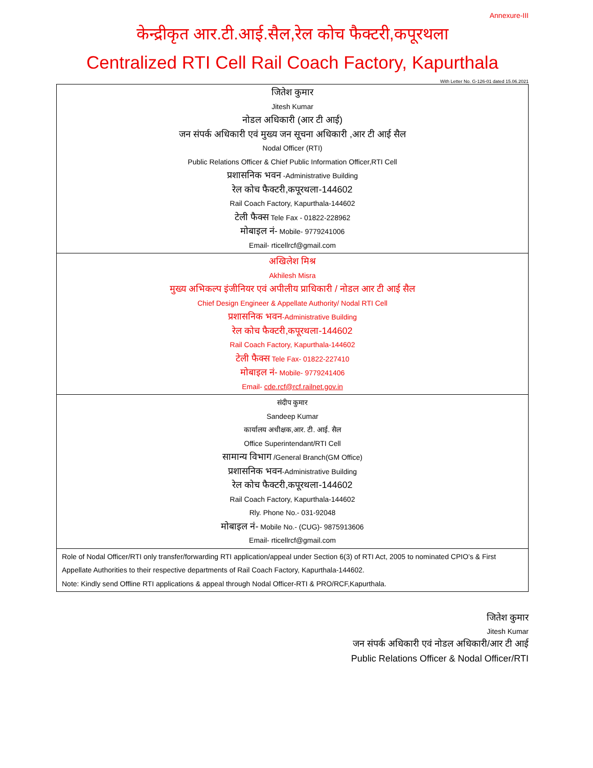Annexure-III
केन्द्रीकृत आर.टी.आई.सैल,रेल कोच फैक्टरी,कपूरथला
Centralized RTI Cell Rail Coach Factory, Kapurthala
With Letter No. G-126-01 dated 15.06.2021
| जितेश कुमार Jitesh Kumar नोडल अधिकारी (आर टी आई) जन संपर्क अधिकारी एवं मुख्य जन सूचना अधिकारी ,आर टी आई सैल Nodal Officer (RTI) Public Relations Officer & Chief Public Information Officer,RTI Cell प्रशासनिक भवन -Administrative Building रेल कोच फैक्टरी,कपूरथला-144602 Rail Coach Factory, Kapurthala-144602 टेली फैक्स Tele Fax - 01822-228962 मोबाइल नं- Mobile- 9779241006 Email- rticellrcf@gmail.com |
| अखिलेश मिश्र Akhilesh Misra मुख्य अभिकल्प इंजीनियर एवं अपीलीय प्राधिकारी / नोडल आर टी आई सैल Chief Design Engineer & Appellate Authority/ Nodal RTI Cell प्रशासनिक भवन -Administrative Building रेल कोच फैक्टरी,कपूरथला-144602 Rail Coach Factory, Kapurthala-144602 टेली फैक्स Tele Fax- 01822-227410 मोबाइल नं- Mobile- 9779241406 Email- cde.rcf@rcf.railnet.gov.in |
| संदीप कुमार Sandeep Kumar कार्यालय अधीक्षक,आर. टी. आई. सैल Office Superintendant/RTI Cell सामान्य विभाग /General Branch(GM Office) प्रशासनिक भवन -Administrative Building रेल कोच फैक्टरी,कपूरथला-144602 Rail Coach Factory, Kapurthala-144602 Rly. Phone No.- 031-92048 मोबाइल नं- Mobile No.- (CUG)- 9875913606 Email- rticellrcf@gmail.com |
| Role of Nodal Officer/RTI only transfer/forwarding RTI application/appeal under Section 6(3) of RTI Act, 2005 to nominated CPIO’s & First Appellate Authorities to their respective departments of Rail Coach Factory, Kapurthala-144602. Note: Kindly send Offline RTI applications & appeal through Nodal Officer-RTI & PRO/RCF,Kapurthala. |
जितेश कुमार
Jitesh Kumar
जन संपर्क अधिकारी एवं नोडल अधिकारी/आर टी आई
Public Relations Officer & Nodal Officer/RTI